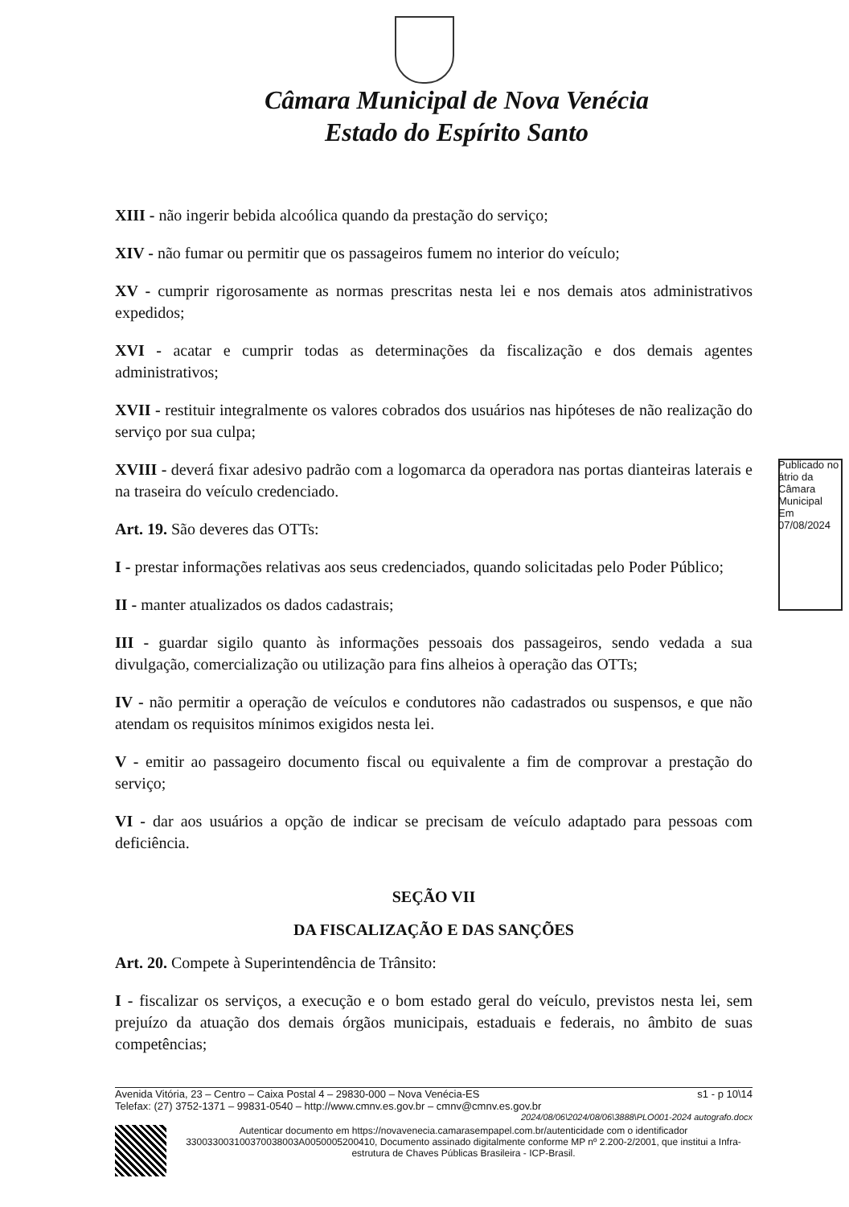Câmara Municipal de Nova Venécia
Estado do Espírito Santo
XIII - não ingerir bebida alcoólica quando da prestação do serviço;
XIV - não fumar ou permitir que os passageiros fumem no interior do veículo;
XV - cumprir rigorosamente as normas prescritas nesta lei e nos demais atos administrativos expedidos;
XVI - acatar e cumprir todas as determinações da fiscalização e dos demais agentes administrativos;
XVII - restituir integralmente os valores cobrados dos usuários nas hipóteses de não realização do serviço por sua culpa;
XVIII - deverá fixar adesivo padrão com a logomarca da operadora nas portas dianteiras laterais e na traseira do veículo credenciado.
Art. 19. São deveres das OTTs:
I - prestar informações relativas aos seus credenciados, quando solicitadas pelo Poder Público;
II - manter atualizados os dados cadastrais;
III - guardar sigilo quanto às informações pessoais dos passageiros, sendo vedada a sua divulgação, comercialização ou utilização para fins alheios à operação das OTTs;
IV - não permitir a operação de veículos e condutores não cadastrados ou suspensos, e que não atendam os requisitos mínimos exigidos nesta lei.
V - emitir ao passageiro documento fiscal ou equivalente a fim de comprovar a prestação do serviço;
VI - dar aos usuários a opção de indicar se precisam de veículo adaptado para pessoas com deficiência.
SEÇÃO VII
DA FISCALIZAÇÃO E DAS SANÇÕES
Art. 20. Compete à Superintendência de Trânsito:
I - fiscalizar os serviços, a execução e o bom estado geral do veículo, previstos nesta lei, sem prejuízo da atuação dos demais órgãos municipais, estaduais e federais, no âmbito de suas competências;
Publicado no átrio da Câmara Municipal Em 07/08/2024
Avenida Vitória, 23 – Centro – Caixa Postal 4 – 29830-000 – Nova Venécia-ES s1 - p 10\14
Telefax: (27) 3752-1371 – 99831-0540 – http://www.cmnv.es.gov.br – cmnv@cmnv.es.gov.br
2024/08/06\2024/08/06\3888\PLO001-2024 autografo.docx
Autenticar documento em https://novavenecia.camarasempapel.com.br/autenticidade com o identificador 330033003100370038003A0050005200410, Documento assinado digitalmente conforme MP nº 2.200-2/2001, que institui a Infra-estrutura de Chaves Públicas Brasileira - ICP-Brasil.